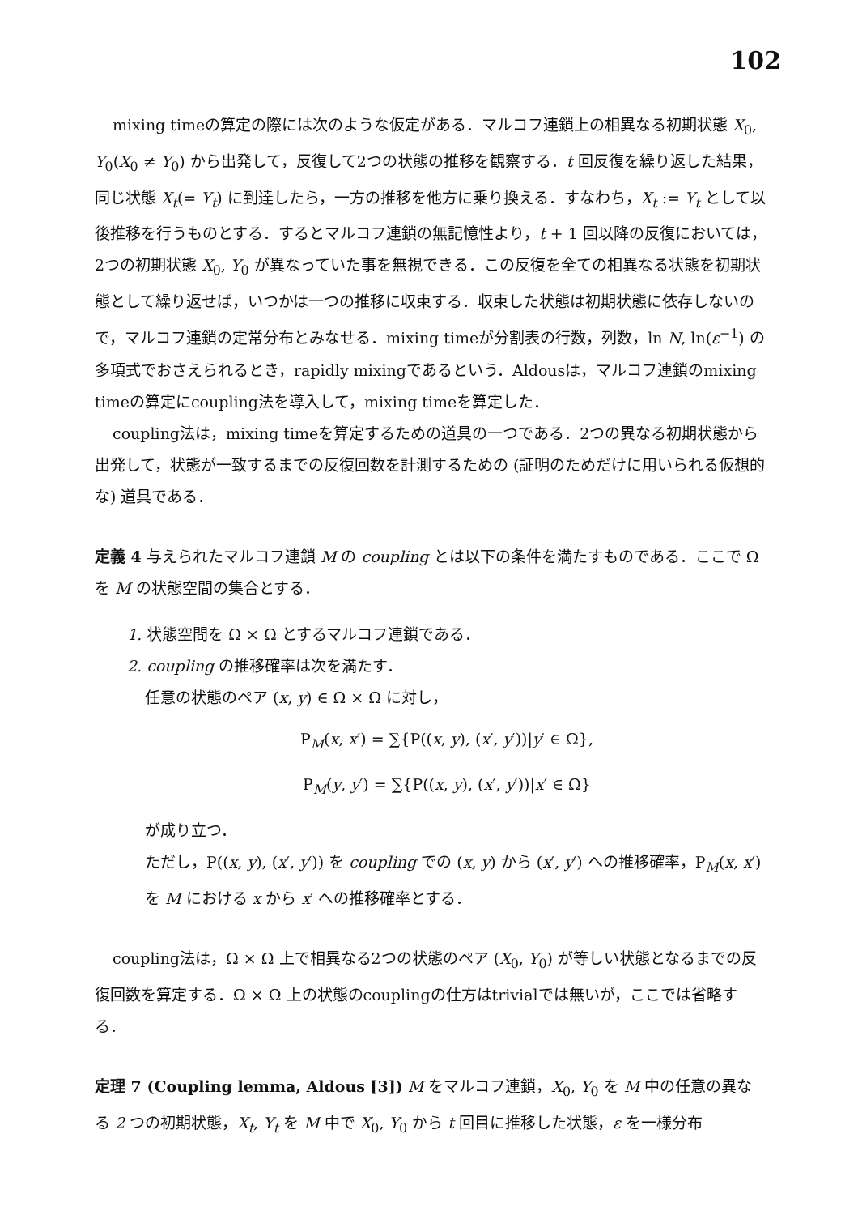102
mixing timeの算定の際には次のような仮定がある．マルコフ連鎖上の相異なる初期状態 X<sub>0</sub>, Y<sub>0</sub>(X<sub>0</sub> ≠ Y<sub>0</sub>) から出発して，反復して2つの状態の推移を観察する．t 回反復を繰り返した結果，同じ状態 X<sub>t</sub>(= Y<sub>t</sub>) に到達したら，一方の推移を他方に乗り換える．すなわち，X<sub>t</sub> := Y<sub>t</sub> として以後推移を行うものとする．するとマルコフ連鎖の無記憶性より，t + 1 回以降の反復においては，2つの初期状態 X<sub>0</sub>, Y<sub>0</sub> が異なっていた事を無視できる．この反復を全ての相異なる状態を初期状態として繰り返せば，いつかは一つの推移に収束する．収束した状態は初期状態に依存しないので，マルコフ連鎖の定常分布とみなせる．mixing timeが分割表の行数，列数，ln N, ln(ε<sup>−1</sup>) の多項式でおさえられるとき，rapidly mixingであるという．Aldousは，マルコフ連鎖のmixing timeの算定にcoupling法を導入して，mixing timeを算定した．
coupling法は，mixing timeを算定するための道具の一つである．2つの異なる初期状態から出発して，状態が一致するまでの反復回数を計測するための (証明のためだけに用いられる仮想的な) 道具である．
定義 4 与えられたマルコフ連鎖 M の coupling とは以下の条件を満たすものである．ここで Ω を M の状態空間の集合とする．
1. 状態空間を Ω × Ω とするマルコフ連鎖である．
2. coupling の推移確率は次を満たす．
任意の状態のペア (x, y) ∈ Ω × Ω に対し，
P<sub>M</sub>(x, x′) = ∑{P((x, y), (x′, y′))|y′ ∈ Ω},
P<sub>M</sub>(y, y′) = ∑{P((x, y), (x′, y′))|x′ ∈ Ω}
が成り立つ．
ただし，P((x, y), (x′, y′)) を coupling での (x, y) から (x′, y′) への推移確率，P<sub>M</sub>(x, x′) を M における x から x′ への推移確率とする．
coupling法は，Ω × Ω 上で相異なる2つの状態のペア (X<sub>0</sub>, Y<sub>0</sub>) が等しい状態となるまでの反復回数を算定する．Ω × Ω 上の状態のcouplingの仕方はtrivialでは無いが，ここでは省略する．
定理 7 (Coupling lemma, Aldous [3]) M をマルコフ連鎖，X<sub>0</sub>, Y<sub>0</sub> を M 中の任意の異なる 2 つの初期状態，X<sub>t</sub>, Y<sub>t</sub> を M 中で X<sub>0</sub>, Y<sub>0</sub> から t 回目に推移した状態，ε を一様分布